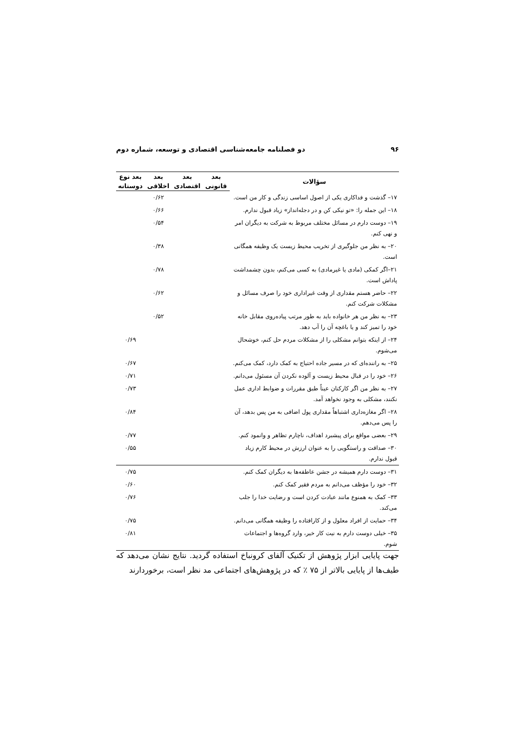۹۶ دو فصلنامه جامعه‌شناسی اقتصادی و توسعه، شماره دوم
| سؤالات | بعد | بعد | بعد | بعد نوع |
| --- | --- | --- | --- | --- |
| | قانونی | اقتصادی | اخلاقی | دوستانه |
| ۱۷– گذشت و فداکاری یکی از اصول اساسی زندگی و کار من است. | | | ۰/۶۲ | |
| ۱۸– این جمله را: «تو نیکی کن و در دجله‌انداز» زیاد قبول ندارم. | | | ۰/۶۶ | |
| ۱۹– دوست دارم در مسائل مختلف مربوط به شرکت به دیگران امر و نهی کنم. | | | ۰/۵۴ | |
| ۲۰– به نظر من جلوگیری از تخریب محیط زیست یک وظیفه همگانی است. | | | ۰/۳۸ | |
| ۲۱–اگر کمکی (مادی یا غیرمادی) به کسی می‌کنم، بدون چشمداشت پاداش است. | | | ۰/۷۸ | |
| ۲۲– حاضر هستم مقداری از وقت غیراداری خود را صرف مسائل و مشکلات شرکت کنم. | | | ۰/۶۲ | |
| ۲۳– به نظر من هر خانواده باید به طور مرتب پیاده‌روی مقابل خانه خود را تمیز کند و یا باغچه آن را آب دهد. | | | ۰/۵۲ | |
| ۲۴– از اینکه بتوانم مشکلی را از مشکلات مردم حل کنم، خوشحال می‌شوم. | | | | ۰/۶۹ |
| ۲۵– به راننده‌ای که در مسیر جاده احتیاج به کمک دارد، کمک می‌کنم. | | | | ۰/۶۷ |
| ۲۶– خود را در قبال محیط زیست و آلوده نکردن آن مسئول می‌دانم. | | | | ۰/۷۱ |
| ۲۷– به نظر من اگر کارکنان عیناً طبق مقررات و ضوابط اداری عمل نکنند، مشکلی به وجود نخواهد آمد. | | | | ۰/۷۳ |
| ۲۸– اگر مغازه‌داری اشتباهاً مقداری پول اضافی به من پس بدهد، آن را پس می‌دهم. | | | | ۰/۸۴ |
| ۲۹– بعضی مواقع برای پیشبرد اهداف، ناچارم تظاهر و وانمود کنم. | | | | ۰/۷۷ |
| ۳۰– صداقت و راستگویی را به عنوان ارزش در محیط کارم زیاد قبول ندارم. | | | | ۰/۵۵ |
| ۳۱– دوست دارم همیشه در جشن عاطفه‌ها به دیگران کمک کنم. | | | | ۰/۷۵ |
| ۳۲– خود را مؤظف می‌دانم به مردم فقیر کمک کنم. | | | | ۰/۶۰ |
| ۳۳– کمک به همنوع مانند عبادت کردن است و رضایت خدا را جلب می‌کند. | | | | ۰/۷۶ |
| ۳۴– حمایت از افراد معلول و از کارافتاده را وظیفه همگانی می‌دانم. | | | | ۰/۷۵ |
| ۳۵– خیلی دوست دارم به نیت کار خیر، وارد گروه‌ها و اجتماعات شوم. | | | | ۰/۸۱ |
جهت پایایی ابزار پژوهش از تکنیک آلفای کرونباخ استفاده گردید. نتایج نشان می‌دهد که طیف‌ها از پایایی بالاتر از ۷۵ ٪ که در پژوهش‌های اجتماعی مد نظر است، برخوردارند